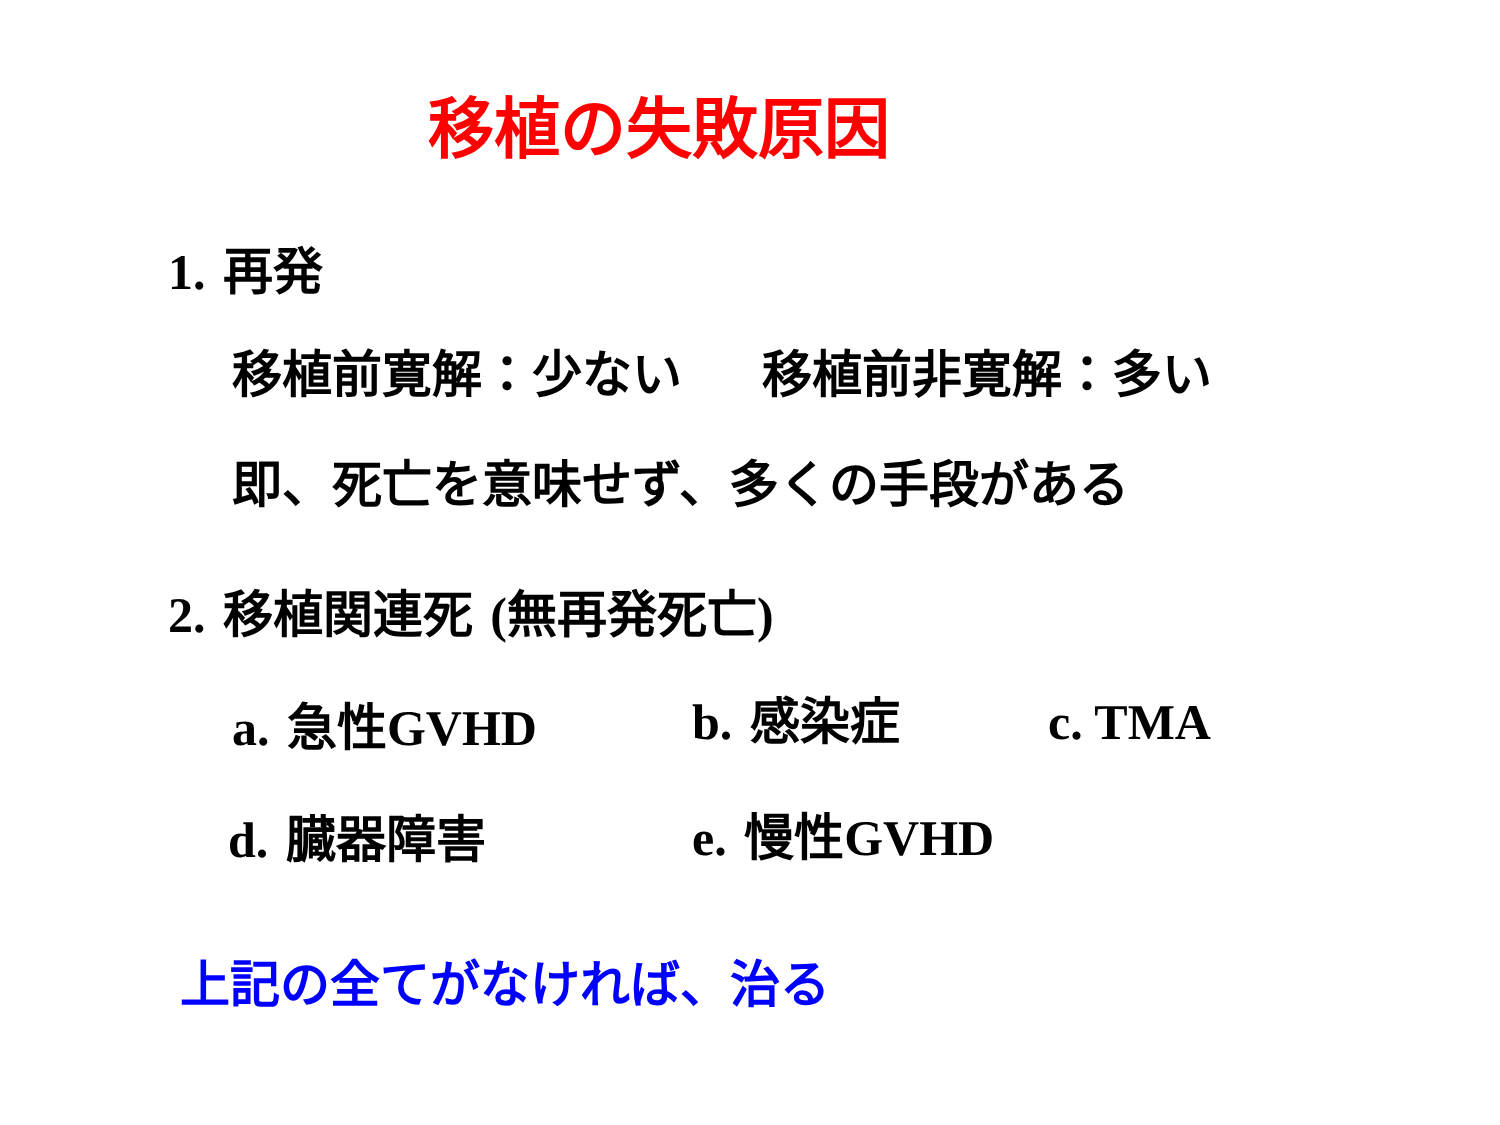移植の失敗原因
1. 再発
移植前寛解：少ない 移植前非寛解：多い
即、死亡を意味せず、多くの手段がある
2. 移植関連死 (無再発死亡)
a. 急性GVHD b. 感染症 c. TMA
d. 臓器障害 e. 慢性GVHD
上記の全てがなければ、治る